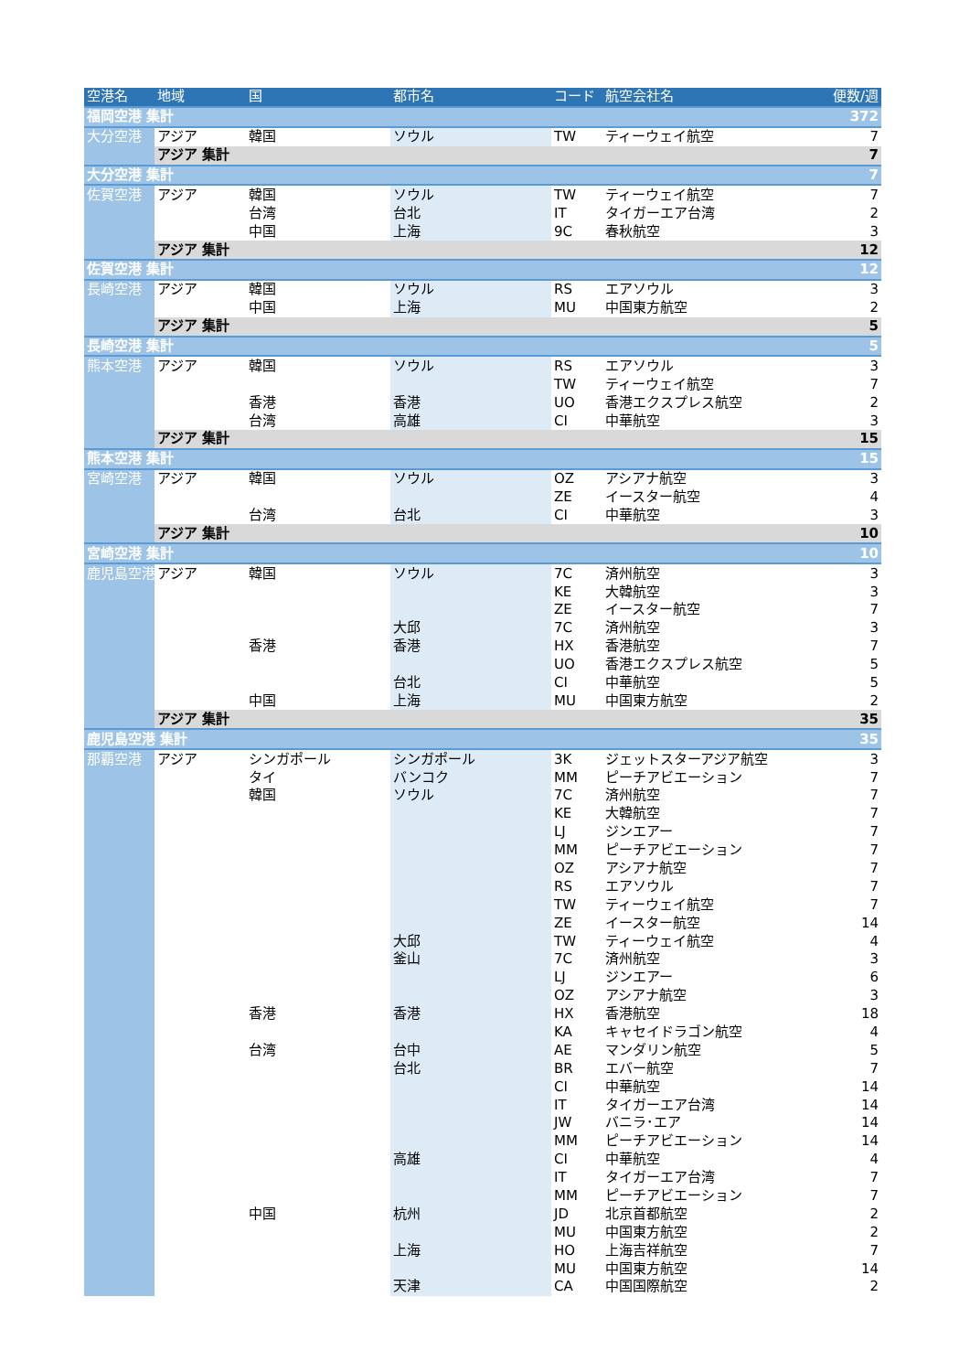| 空港名 | 地域 | 国 | 都市名 | コード | 航空会社名 | 便数/週 |
| --- | --- | --- | --- | --- | --- | --- |
| 福岡空港 集計 | | | | | | 372 |
| 大分空港 | アジア | 韓国 | ソウル | TW | ティーウェイ航空 | 7 |
| | アジア 集計 | | | | | 7 |
| 大分空港 集計 | | | | | | 7 |
| 佐賀空港 | アジア | 韓国 | ソウル | TW | ティーウェイ航空 | 7 |
| | | 台湾 | 台北 | IT | タイガーエア台湾 | 2 |
| | | 中国 | 上海 | 9C | 春秋航空 | 3 |
| | アジア 集計 | | | | | 12 |
| 佐賀空港 集計 | | | | | | 12 |
| 長崎空港 | アジア | 韓国 | ソウル | RS | エアソウル | 3 |
| | | 中国 | 上海 | MU | 中国東方航空 | 2 |
| | アジア 集計 | | | | | 5 |
| 長崎空港 集計 | | | | | | 5 |
| 熊本空港 | アジア | 韓国 | ソウル | RS | エアソウル | 3 |
| | | | | TW | ティーウェイ航空 | 7 |
| | | 香港 | 香港 | UO | 香港エクスプレス航空 | 2 |
| | | 台湾 | 高雄 | CI | 中華航空 | 3 |
| | アジア 集計 | | | | | 15 |
| 熊本空港 集計 | | | | | | 15 |
| 宮崎空港 | アジア | 韓国 | ソウル | OZ | アシアナ航空 | 3 |
| | | | | ZE | イースター航空 | 4 |
| | | 台湾 | 台北 | CI | 中華航空 | 3 |
| | アジア 集計 | | | | | 10 |
| 宮崎空港 集計 | | | | | | 10 |
| 鹿児島空港 | アジア | 韓国 | ソウル | 7C | 済州航空 | 3 |
| | | | | KE | 大韓航空 | 3 |
| | | | | ZE | イースター航空 | 7 |
| | | | 大邱 | 7C | 済州航空 | 3 |
| | | 香港 | 香港 | HX | 香港航空 | 7 |
| | | | | UO | 香港エクスプレス航空 | 5 |
| | | | 台北 | CI | 中華航空 | 5 |
| | | 中国 | 上海 | MU | 中国東方航空 | 2 |
| | アジア 集計 | | | | | 35 |
| 鹿児島空港 集計 | | | | | | 35 |
| 那覇空港 | アジア | シンガポール | シンガポール | 3K | ジェットスターアジア航空 | 3 |
| | | タイ | バンコク | MM | ピーチアビエーション | 7 |
| | | 韓国 | ソウル | 7C | 済州航空 | 7 |
| | | | | KE | 大韓航空 | 7 |
| | | | | LJ | ジンエアー | 7 |
| | | | | MM | ピーチアビエーション | 7 |
| | | | | OZ | アシアナ航空 | 7 |
| | | | | RS | エアソウル | 7 |
| | | | | TW | ティーウェイ航空 | 7 |
| | | | | ZE | イースター航空 | 14 |
| | | | 大邱 | TW | ティーウェイ航空 | 4 |
| | | | 釜山 | 7C | 済州航空 | 3 |
| | | | | LJ | ジンエアー | 6 |
| | | | | OZ | アシアナ航空 | 3 |
| | | 香港 | 香港 | HX | 香港航空 | 18 |
| | | | | KA | キャセイドラゴン航空 | 4 |
| | | 台湾 | 台中 | AE | マンダリン航空 | 5 |
| | | | 台北 | BR | エバー航空 | 7 |
| | | | | CI | 中華航空 | 14 |
| | | | | IT | タイガーエア台湾 | 14 |
| | | | | JW | バニラ･エア | 14 |
| | | | | MM | ピーチアビエーション | 14 |
| | | | 高雄 | CI | 中華航空 | 4 |
| | | | | IT | タイガーエア台湾 | 7 |
| | | | | MM | ピーチアビエーション | 7 |
| | | 中国 | 杭州 | JD | 北京首都航空 | 2 |
| | | | | MU | 中国東方航空 | 2 |
| | | | 上海 | HO | 上海吉祥航空 | 7 |
| | | | | MU | 中国東方航空 | 14 |
| | | | 天津 | CA | 中国国際航空 | 2 |